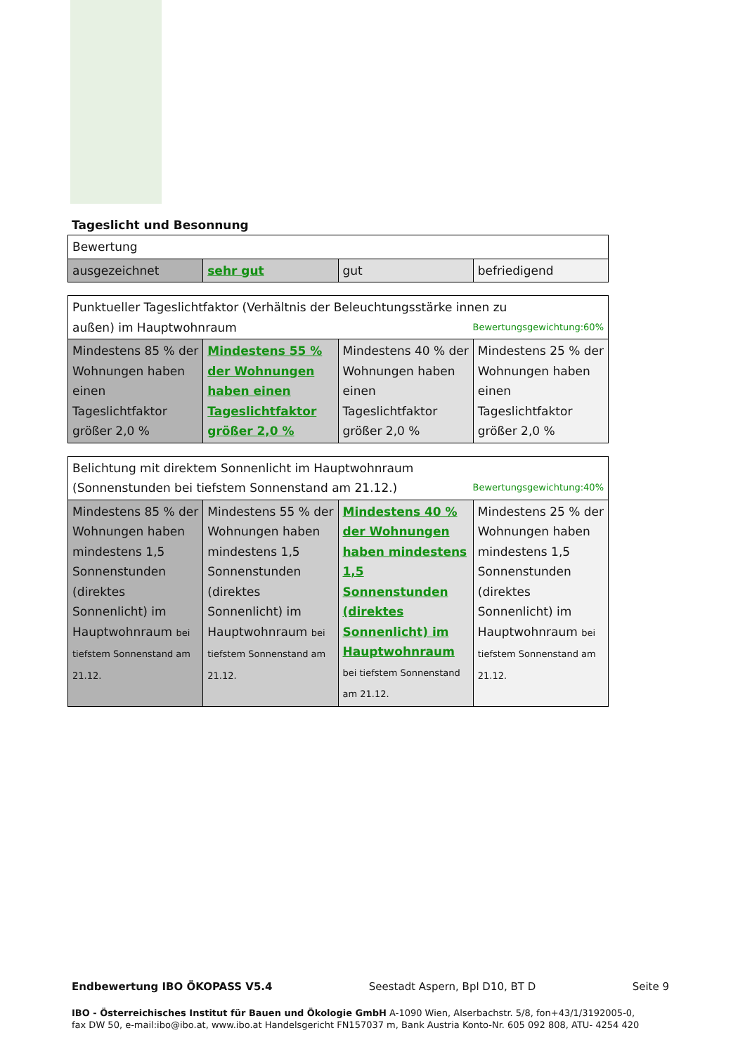Tageslicht und Besonnung
| Bewertung | | | |
| ausgezeichnet | sehr gut | gut | befriedigend |
| Punktueller Tageslichtfaktor (Verhältnis der Beleuchtungsstärke innen zu außen) im Hauptwohnraum Bewertungsgewichtung:60% | | | |
| Mindestens 85 % der Wohnungen haben einen Tageslichtfaktor größer 2,0 % | Mindestens 55 % der Wohnungen haben einen Tageslichtfaktor größer 2,0 % | Mindestens 40 % der Wohnungen haben einen Tageslichtfaktor größer 2,0 % | Mindestens 25 % der Wohnungen haben einen Tageslichtfaktor größer 2,0 % |
| Belichtung mit direktem Sonnenlicht im Hauptwohnraum (Sonnenstunden bei tiefstem Sonnenstand am 21.12.) Bewertungsgewichtung:40% | | | |
| Mindestens 85 % der Wohnungen haben mindestens 1,5 Sonnenstunden (direktes Sonnenlicht) im Hauptwohnraum bei tiefstem Sonnenstand am 21.12. | Mindestens 55 % der Wohnungen haben mindestens 1,5 Sonnenstunden (direktes Sonnenlicht) im Hauptwohnraum bei tiefstem Sonnenstand am 21.12. | Mindestens 40 % der Wohnungen haben mindestens 1,5 Sonnenstunden (direktes Sonnenlicht) im Hauptwohnraum bei tiefstem Sonnenstand am 21.12. | Mindestens 25 % der Wohnungen haben mindestens 1,5 Sonnenstunden (direktes Sonnenlicht) im Hauptwohnraum bei tiefstem Sonnenstand am 21.12. |
Endbewertung IBO ÖKOPASS V5.4 Seestadt Aspern, Bpl D10, BT D Seite 9
IBO - Österreichisches Institut für Bauen und Ökologie GmbH A-1090 Wien, Alserbachstr. 5/8, fon+43/1/3192005-0,
fax DW 50, e-mail:ibo@ibo.at, www.ibo.at Handelsgericht FN157037 m, Bank Austria Konto-Nr. 605 092 808, ATU- 4254 420